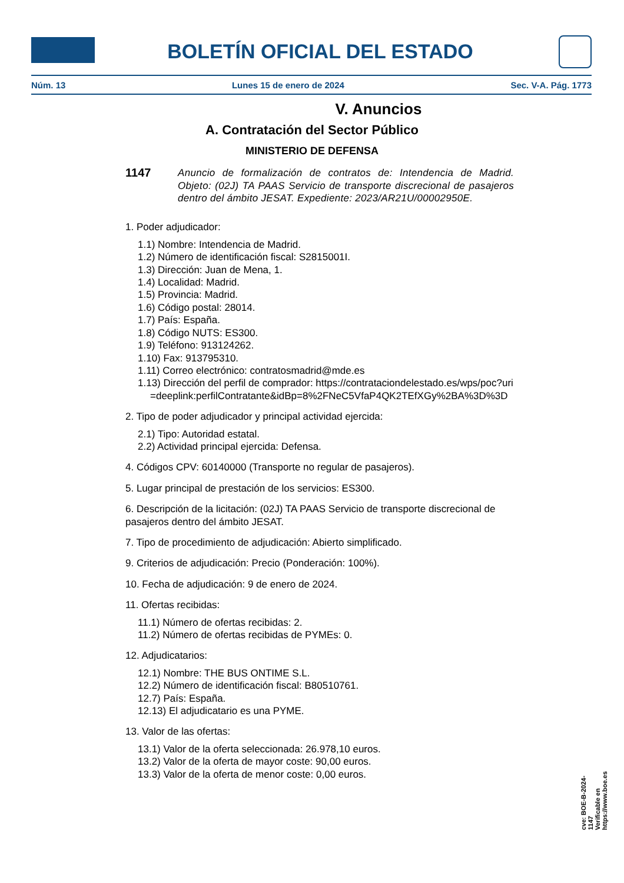BOLETÍN OFICIAL DEL ESTADO
Núm. 13 Lunes 15 de enero de 2024 Sec. V-A. Pág. 1773
V. Anuncios
A. Contratación del Sector Público
MINISTERIO DE DEFENSA
1147 Anuncio de formalización de contratos de: Intendencia de Madrid. Objeto: (02J) TA PAAS Servicio de transporte discrecional de pasajeros dentro del ámbito JESAT. Expediente: 2023/AR21U/00002950E.
1. Poder adjudicador:
1.1) Nombre: Intendencia de Madrid.
1.2) Número de identificación fiscal: S2815001I.
1.3) Dirección: Juan de Mena, 1.
1.4) Localidad: Madrid.
1.5) Provincia: Madrid.
1.6) Código postal: 28014.
1.7) País: España.
1.8) Código NUTS: ES300.
1.9) Teléfono: 913124262.
1.10) Fax: 913795310.
1.11) Correo electrónico: contratosmadrid@mde.es
1.13) Dirección del perfil de comprador: https://contrataciondelestado.es/wps/poc?uri=deeplink:perfilContratante&idBp=8%2FNeC5VfaP4QK2TEfXGy%2BA%3D%3D
2. Tipo de poder adjudicador y principal actividad ejercida:
2.1) Tipo: Autoridad estatal.
2.2) Actividad principal ejercida: Defensa.
4. Códigos CPV: 60140000 (Transporte no regular de pasajeros).
5. Lugar principal de prestación de los servicios: ES300.
6. Descripción de la licitación: (02J) TA PAAS Servicio de transporte discrecional de pasajeros dentro del ámbito JESAT.
7. Tipo de procedimiento de adjudicación: Abierto simplificado.
9. Criterios de adjudicación: Precio (Ponderación: 100%).
10. Fecha de adjudicación: 9 de enero de 2024.
11. Ofertas recibidas:
11.1) Número de ofertas recibidas: 2.
11.2) Número de ofertas recibidas de PYMEs: 0.
12. Adjudicatarios:
12.1) Nombre: THE BUS ONTIME S.L.
12.2) Número de identificación fiscal: B80510761.
12.7) País: España.
12.13) El adjudicatario es una PYME.
13. Valor de las ofertas:
13.1) Valor de la oferta seleccionada: 26.978,10 euros.
13.2) Valor de la oferta de mayor coste: 90,00 euros.
13.3) Valor de la oferta de menor coste: 0,00 euros.
cve: BOE-B-2024-1147
Verificable en https://www.boe.es